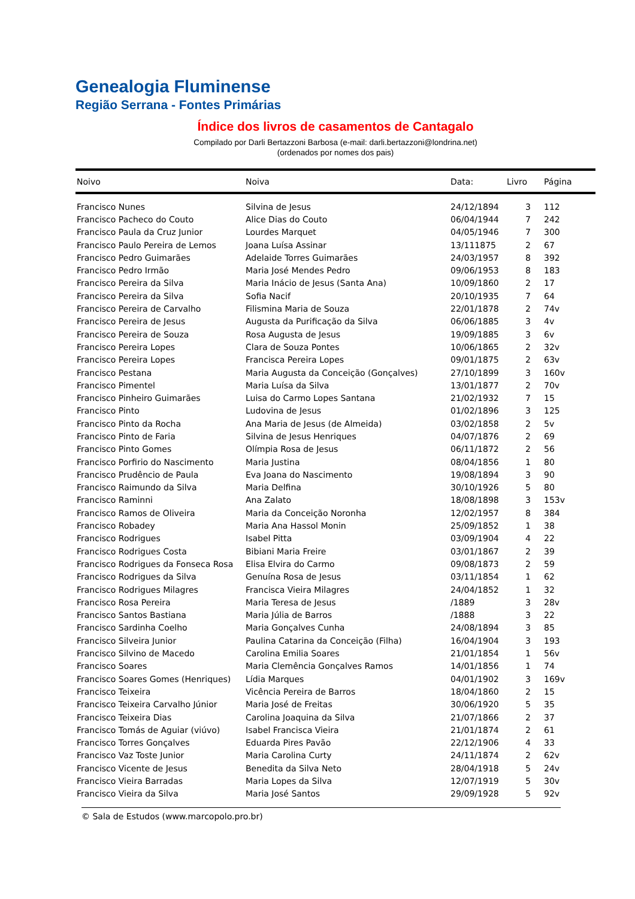Genealogia Fluminense
Região Serrana - Fontes Primárias
Índice dos livros de casamentos de Cantagalo
Compilado por Darli Bertazzoni Barbosa (e-mail: darli.bertazzoni@londrina.net)
(ordenados por nomes dos pais)
| Noivo | Noiva | Data: | Livro | Página |
| --- | --- | --- | --- | --- |
| Francisco Nunes | Silvina de Jesus | 24/12/1894 | 3 | 112 |
| Francisco Pacheco do Couto | Alice Dias do Couto | 06/04/1944 | 7 | 242 |
| Francisco Paula da Cruz Junior | Lourdes Marquet | 04/05/1946 | 7 | 300 |
| Francisco Paulo Pereira de Lemos | Joana Luísa Assinar | 13/111875 | 2 | 67 |
| Francisco Pedro Guimarães | Adelaide Torres Guimarães | 24/03/1957 | 8 | 392 |
| Francisco Pedro Irmão | Maria José Mendes Pedro | 09/06/1953 | 8 | 183 |
| Francisco Pereira da Silva | Maria Inácio de Jesus (Santa Ana) | 10/09/1860 | 2 | 17 |
| Francisco Pereira da Silva | Sofia Nacif | 20/10/1935 | 7 | 64 |
| Francisco Pereira de Carvalho | Filismina Maria de Souza | 22/01/1878 | 2 | 74v |
| Francisco Pereira de Jesus | Augusta da Purificação da Silva | 06/06/1885 | 3 | 4v |
| Francisco Pereira de Souza | Rosa Augusta de Jesus | 19/09/1885 | 3 | 6v |
| Francisco Pereira Lopes | Clara de Souza Pontes | 10/06/1865 | 2 | 32v |
| Francisco Pereira Lopes | Francisca Pereira Lopes | 09/01/1875 | 2 | 63v |
| Francisco Pestana | Maria Augusta da Conceição (Gonçalves) | 27/10/1899 | 3 | 160v |
| Francisco Pimentel | Maria Luísa da Silva | 13/01/1877 | 2 | 70v |
| Francisco Pinheiro Guimarães | Luisa do Carmo Lopes Santana | 21/02/1932 | 7 | 15 |
| Francisco Pinto | Ludovina de Jesus | 01/02/1896 | 3 | 125 |
| Francisco Pinto da Rocha | Ana Maria de Jesus (de Almeida) | 03/02/1858 | 2 | 5v |
| Francisco Pinto de Faria | Silvina de Jesus Henriques | 04/07/1876 | 2 | 69 |
| Francisco Pinto Gomes | Olímpia Rosa de Jesus | 06/11/1872 | 2 | 56 |
| Francisco Porfirio do Nascimento | Maria Justina | 08/04/1856 | 1 | 80 |
| Francisco Prudêncio de Paula | Eva Joana do Nascimento | 19/08/1894 | 3 | 90 |
| Francisco Raimundo da Silva | Maria Delfina | 30/10/1926 | 5 | 80 |
| Francisco Raminni | Ana Zalato | 18/08/1898 | 3 | 153v |
| Francisco Ramos de Oliveira | Maria da Conceição Noronha | 12/02/1957 | 8 | 384 |
| Francisco Robadey | Maria Ana Hassol Monin | 25/09/1852 | 1 | 38 |
| Francisco Rodrigues | Isabel Pitta | 03/09/1904 | 4 | 22 |
| Francisco Rodrigues Costa | Bibiani Maria Freire | 03/01/1867 | 2 | 39 |
| Francisco Rodrigues da Fonseca Rosa | Elisa Elvira do Carmo | 09/08/1873 | 2 | 59 |
| Francisco Rodrigues da Silva | Genuína Rosa de Jesus | 03/11/1854 | 1 | 62 |
| Francisco Rodrigues Milagres | Francisca Vieira Milagres | 24/04/1852 | 1 | 32 |
| Francisco Rosa Pereira | Maria Teresa de Jesus | /1889 | 3 | 28v |
| Francisco Santos Bastiana | Maria Júlia de Barros | /1888 | 3 | 22 |
| Francisco Sardinha Coelho | Maria Gonçalves Cunha | 24/08/1894 | 3 | 85 |
| Francisco Silveira Junior | Paulina Catarina da Conceição (Filha) | 16/04/1904 | 3 | 193 |
| Francisco Silvino de Macedo | Carolina Emilia Soares | 21/01/1854 | 1 | 56v |
| Francisco Soares | Maria Clemência Gonçalves Ramos | 14/01/1856 | 1 | 74 |
| Francisco Soares Gomes (Henriques) | Lídia Marques | 04/01/1902 | 3 | 169v |
| Francisco Teixeira | Vicência Pereira de Barros | 18/04/1860 | 2 | 15 |
| Francisco Teixeira Carvalho Júnior | Maria José de Freitas | 30/06/1920 | 5 | 35 |
| Francisco Teixeira Dias | Carolina Joaquina da Silva | 21/07/1866 | 2 | 37 |
| Francisco Tomás de Aguiar (viúvo) | Isabel Francisca Vieira | 21/01/1874 | 2 | 61 |
| Francisco Torres Gonçalves | Eduarda Pires Pavão | 22/12/1906 | 4 | 33 |
| Francisco Vaz Toste Junior | Maria Carolina Curty | 24/11/1874 | 2 | 62v |
| Francisco Vicente de Jesus | Benedita da Silva Neto | 28/04/1918 | 5 | 24v |
| Francisco Vieira Barradas | Maria Lopes da Silva | 12/07/1919 | 5 | 30v |
| Francisco Vieira da Silva | Maria José Santos | 29/09/1928 | 5 | 92v |
© Sala de Estudos (www.marcopolo.pro.br)